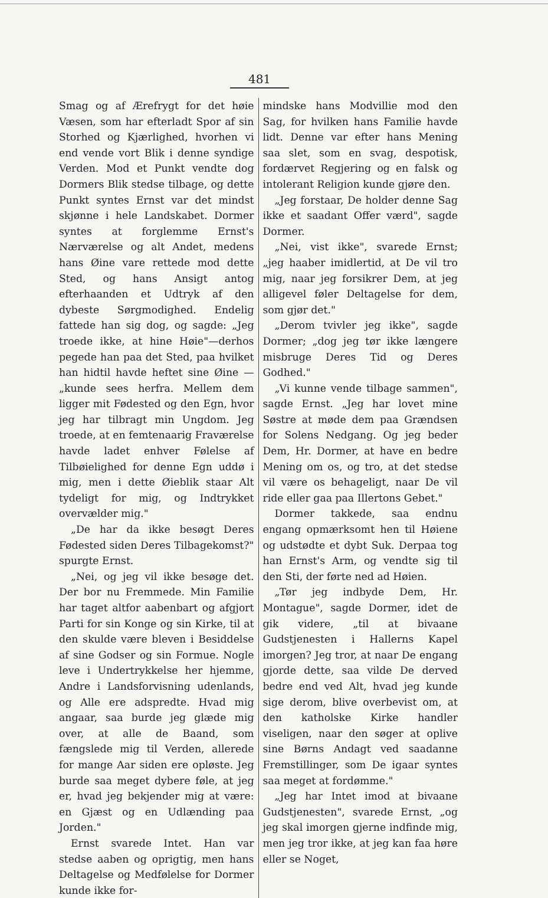481
Smag og af Ærefrygt for det høie Væsen, som har efterladt Spor af sin Storhed og Kjærlighed, hvorhen vi end vende vort Blik i denne syndige Verden. Mod et Punkt vendte dog Dormers Blik stedse tilbage, og dette Punkt syntes Ernst var det mindst skjønne i hele Landskabet. Dormer syntes at forglemme Ernst's Nærværelse og alt Andet, medens hans Øine vare rettede mod dette Sted, og hans Ansigt antog efterhaanden et Udtryk af den dybeste Sørgmodighed. Endelig fattede han sig dog, og sagde: „Jeg troede ikke, at hine Høie"—derhos pegede han paa det Sted, paa hvilket han hidtil havde heftet sine Øine — „kunde sees herfra. Mellem dem ligger mit Fødested og den Egn, hvor jeg har tilbragt min Ungdom. Jeg troede, at en femtenaarig Fraværelse havde ladet enhver Følelse af Tilbøielighed for denne Egn uddø i mig, men i dette Øieblik staar Alt tydeligt for mig, og Indtrykket overvælder mig."
„De har da ikke besøgt Deres Fødested siden Deres Tilbagekomst?" spurgte Ernst.
„Nei, og jeg vil ikke besøge det. Der bor nu Fremmede. Min Familie har taget altfor aabenbart og afgjort Parti for sin Konge og sin Kirke, til at den skulde være bleven i Besiddelse af sine Godser og sin Formue. Nogle leve i Undertrykkelse her hjemme, Andre i Landsforvisning udenlands, og Alle ere adspredte. Hvad mig angaar, saa burde jeg glæde mig over, at alle de Baand, som fængslede mig til Verden, allerede for mange Aar siden ere opløste. Jeg burde saa meget dybere føle, at jeg er, hvad jeg bekjender mig at være: en Gjæst og en Udlænding paa Jorden."
Ernst svarede Intet. Han var stedse aaben og oprigtig, men hans Deltagelse og Medfølelse for Dormer kunde ikke for-
mindske hans Modvillie mod den Sag, for hvilken hans Familie havde lidt. Denne var efter hans Mening saa slet, som en svag, despotisk, fordærvet Regjering og en falsk og intolerant Religion kunde gjøre den.
„Jeg forstaar, De holder denne Sag ikke et saadant Offer værd", sagde Dormer.
„Nei, vist ikke", svarede Ernst; „jeg haaber imidlertid, at De vil tro mig, naar jeg forsikrer Dem, at jeg alligevel føler Deltagelse for dem, som gjør det."
„Derom tvivler jeg ikke", sagde Dormer; „dog jeg tør ikke længere misbruge Deres Tid og Deres Godhed."
„Vi kunne vende tilbage sammen", sagde Ernst. „Jeg har lovet mine Søstre at møde dem paa Grændsen for Solens Nedgang. Og jeg beder Dem, Hr. Dormer, at have en bedre Mening om os, og tro, at det stedse vil være os behageligt, naar De vil ride eller gaa paa Illertons Gebet."
Dormer takkede, saa endnu engang opmærksomt hen til Høiene og udstødte et dybt Suk. Derpaa tog han Ernst's Arm, og vendte sig til den Sti, der førte ned ad Høien.
„Tør jeg indbyde Dem, Hr. Montague", sagde Dormer, idet de gik videre, „til at bivaane Gudstjenesten i Hallerns Kapel imorgen? Jeg tror, at naar De engang gjorde dette, saa vilde De derved bedre end ved Alt, hvad jeg kunde sige derom, blive overbevist om, at den katholske Kirke handler viseligen, naar den søger at oplive sine Børns Andagt ved saadanne Fremstillinger, som De igaar syntes saa meget at fordømme."
„Jeg har Intet imod at bivaane Gudstjenesten", svarede Ernst, „og jeg skal imorgen gjerne indfinde mig, men jeg tror ikke, at jeg kan faa høre eller se Noget,